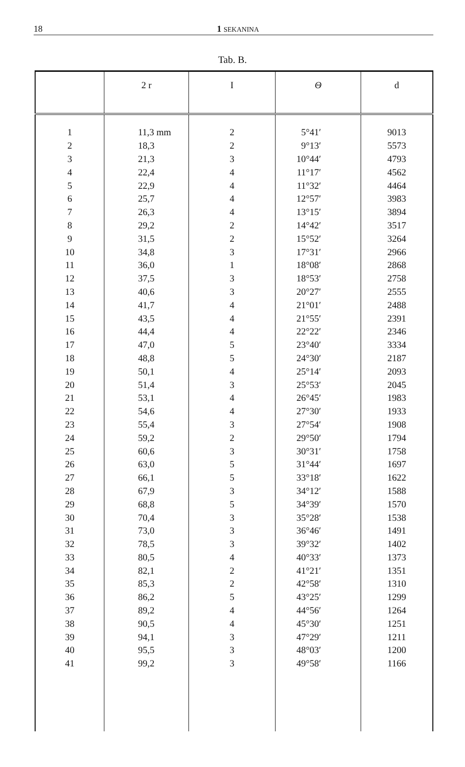18
1 SEKANINA
Tab. B.
| | 2 r | I | Θ | d |
| --- | --- | --- | --- | --- |
| 1 | 11,3 mm | 2 | 5°41′ | 9013 |
| 2 | 18,3 | 2 | 9°13′ | 5573 |
| 3 | 21,3 | 3 | 10°44′ | 4793 |
| 4 | 22,4 | 4 | 11°17′ | 4562 |
| 5 | 22,9 | 4 | 11°32′ | 4464 |
| 6 | 25,7 | 4 | 12°57′ | 3983 |
| 7 | 26,3 | 4 | 13°15′ | 3894 |
| 8 | 29,2 | 2 | 14°42′ | 3517 |
| 9 | 31,5 | 2 | 15°52′ | 3264 |
| 10 | 34,8 | 3 | 17°31′ | 2966 |
| 11 | 36,0 | 1 | 18°08′ | 2868 |
| 12 | 37,5 | 3 | 18°53′ | 2758 |
| 13 | 40,6 | 3 | 20°27′ | 2555 |
| 14 | 41,7 | 4 | 21°01′ | 2488 |
| 15 | 43,5 | 4 | 21°55′ | 2391 |
| 16 | 44,4 | 4 | 22°22′ | 2346 |
| 17 | 47,0 | 5 | 23°40′ | 3334 |
| 18 | 48,8 | 5 | 24°30′ | 2187 |
| 19 | 50,1 | 4 | 25°14′ | 2093 |
| 20 | 51,4 | 3 | 25°53′ | 2045 |
| 21 | 53,1 | 4 | 26°45′ | 1983 |
| 22 | 54,6 | 4 | 27°30′ | 1933 |
| 23 | 55,4 | 3 | 27°54′ | 1908 |
| 24 | 59,2 | 2 | 29°50′ | 1794 |
| 25 | 60,6 | 3 | 30°31′ | 1758 |
| 26 | 63,0 | 5 | 31°44′ | 1697 |
| 27 | 66,1 | 5 | 33°18′ | 1622 |
| 28 | 67,9 | 3 | 34°12′ | 1588 |
| 29 | 68,8 | 5 | 34°39′ | 1570 |
| 30 | 70,4 | 3 | 35°28′ | 1538 |
| 31 | 73,0 | 3 | 36°46′ | 1491 |
| 32 | 78,5 | 3 | 39°32′ | 1402 |
| 33 | 80,5 | 4 | 40°33′ | 1373 |
| 34 | 82,1 | 2 | 41°21′ | 1351 |
| 35 | 85,3 | 2 | 42°58′ | 1310 |
| 36 | 86,2 | 5 | 43°25′ | 1299 |
| 37 | 89,2 | 4 | 44°56′ | 1264 |
| 38 | 90,5 | 4 | 45°30′ | 1251 |
| 39 | 94,1 | 3 | 47°29′ | 1211 |
| 40 | 95,5 | 3 | 48°03′ | 1200 |
| 41 | 99,2 | 3 | 49°58′ | 1166 |